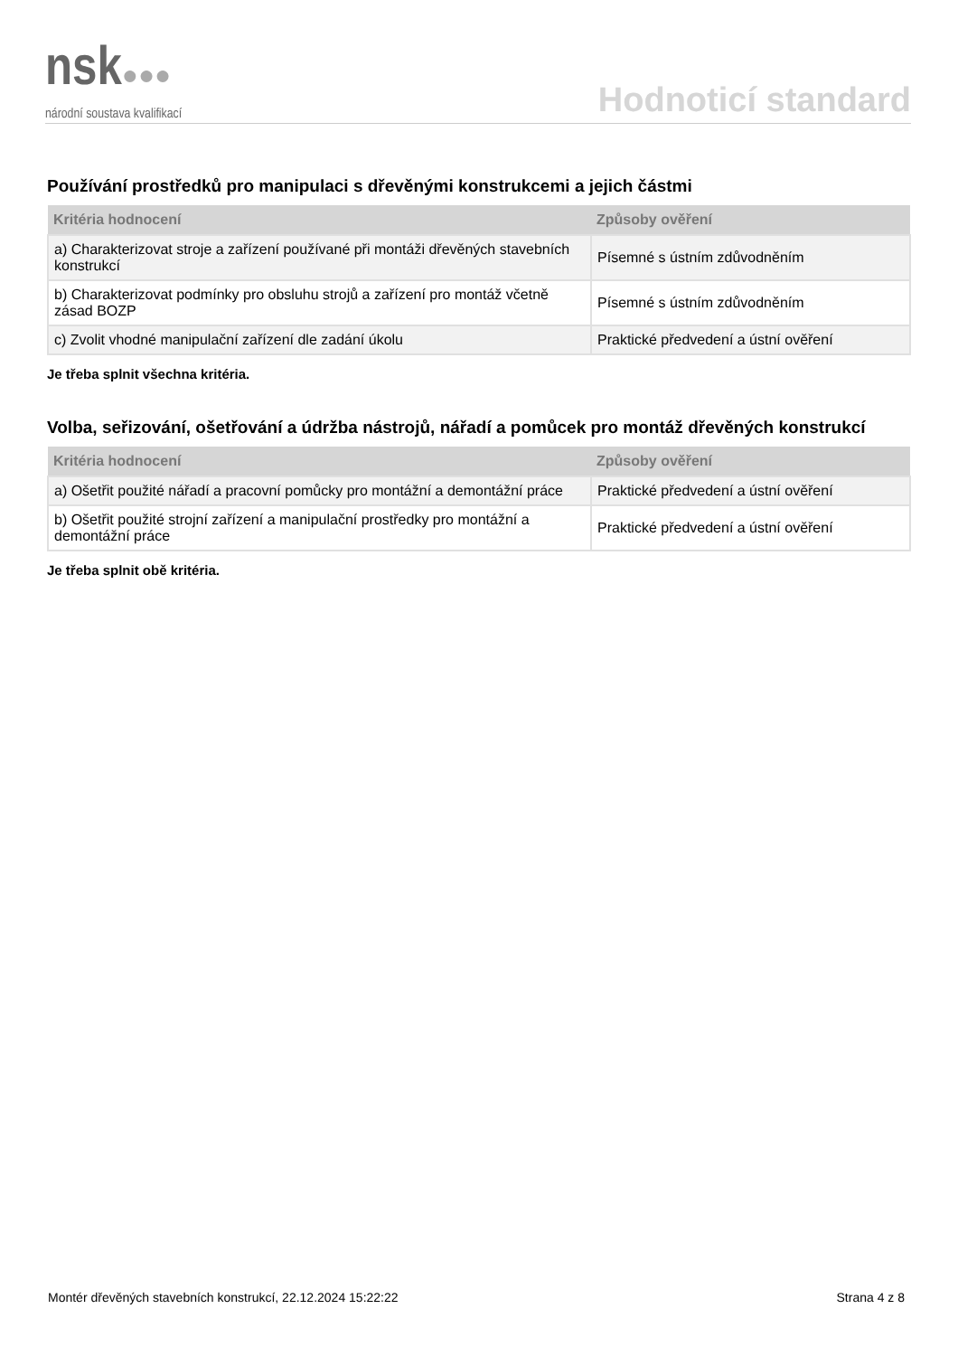nsk●●●
národní soustava kvalifikací
Hodnoticí standard
Používání prostředků pro manipulaci s dřevěnými konstrukcemi a jejich částmi
| Kritéria hodnocení | Způsoby ověření |
| --- | --- |
| a) Charakterizovat stroje a zařízení používané při montáži dřevěných stavebních konstrukcí | Písemné s ústním zdůvodněním |
| b) Charakterizovat podmínky pro obsluhu strojů a zařízení pro montáž včetně zásad BOZP | Písemné s ústním zdůvodněním |
| c) Zvolit vhodné manipulační zařízení dle zadání úkolu | Praktické předvedení a ústní ověření |
Je třeba splnit všechna kritéria.
Volba, seřizování, ošetřování a údržba nástrojů, nářadí a pomůcek pro montáž dřevěných konstrukcí
| Kritéria hodnocení | Způsoby ověření |
| --- | --- |
| a) Ošetřit použité nářadí a pracovní pomůcky pro montážní a demontážní práce | Praktické předvedení a ústní ověření |
| b) Ošetřit použité strojní zařízení a manipulační prostředky pro montážní a demontážní práce | Praktické předvedení a ústní ověření |
Je třeba splnit obě kritéria.
Montér dřevěných stavebních konstrukcí, 22.12.2024 15:22:22 Strana 4 z 8